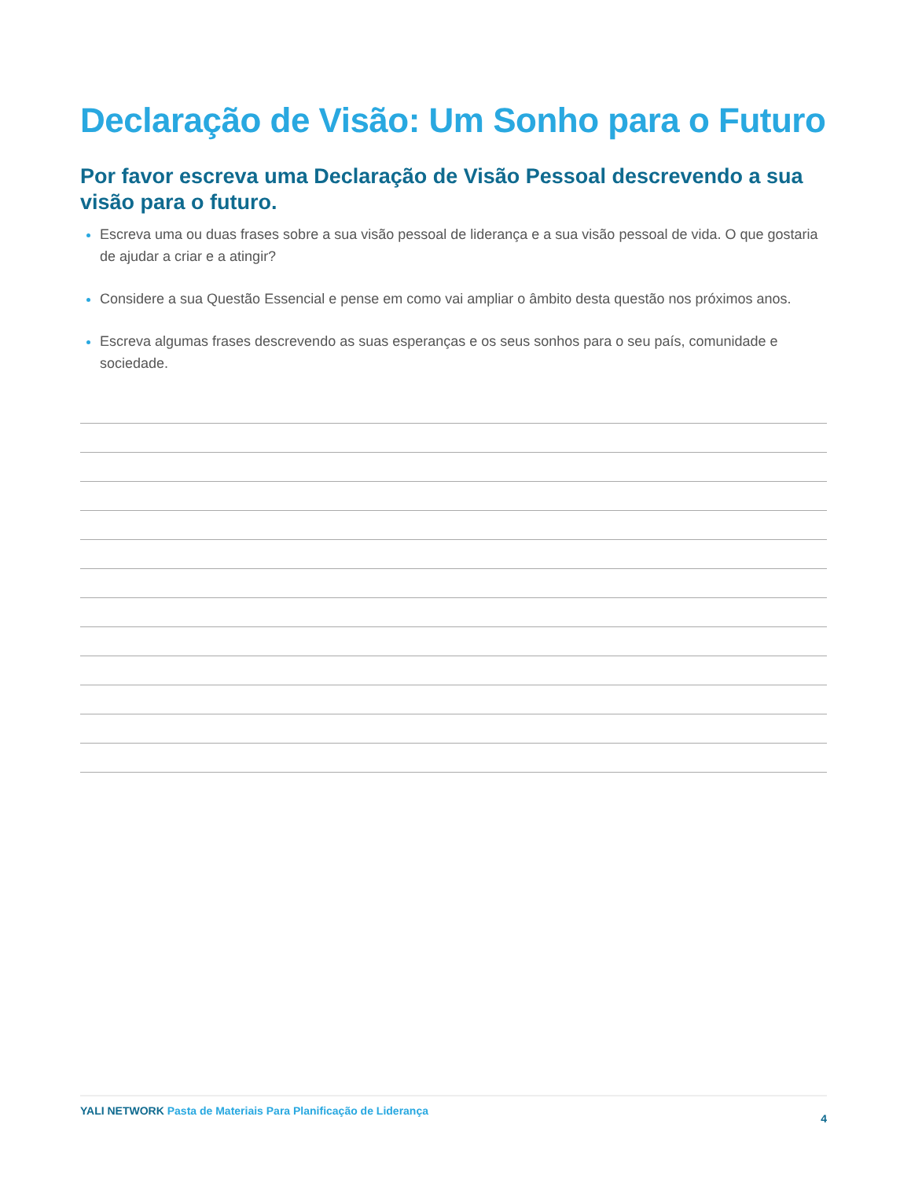Declaração de Visão: Um Sonho para o Futuro
Por favor escreva uma Declaração de Visão Pessoal descrevendo a sua visão para o futuro.
Escreva uma ou duas frases sobre a sua visão pessoal de liderança e a sua visão pessoal de vida. O que gostaria de ajudar a criar e a atingir?
Considere a sua Questão Essencial e pense em como vai ampliar o âmbito desta questão nos próximos anos.
Escreva algumas frases descrevendo as suas esperanças e os seus sonhos para o seu país, comunidade e sociedade.
YALI NETWORK Pasta de Materiais Para Planificação de Liderança 4